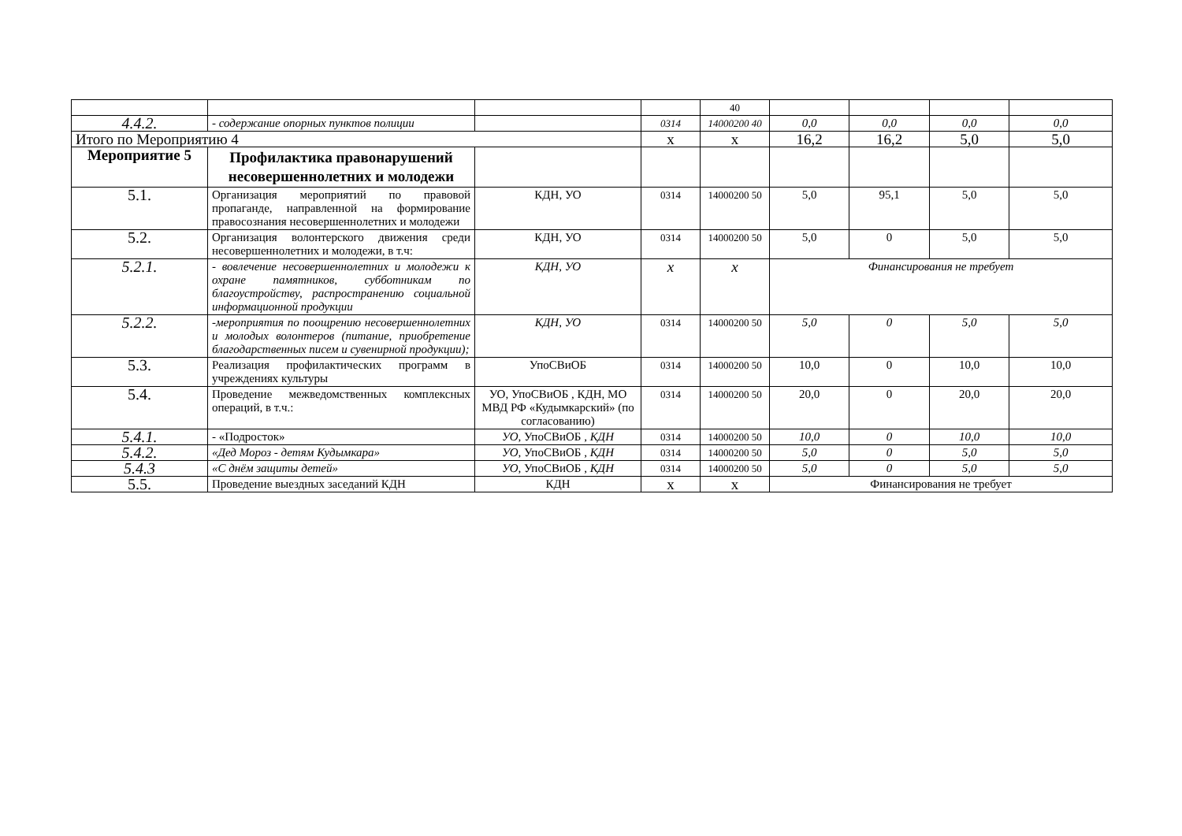| | | | | 40 | | | | |
| 4.4.2. | - содержание опорных пунктов полиции | | 0314 | 14000200 40 | 0,0 | 0,0 | 0,0 | 0,0 |
| Итого по Мероприятию 4 | | | х | х | 16,2 | 16,2 | 5,0 | 5,0 |
| Мероприятие 5 | Профилактика правонарушений несовершеннолетних и молодежи | | | | | | | |
| 5.1. | Организация мероприятий по правовой пропаганде, направленной на формирование правосознания несовершеннолетних и молодежи | КДН, УО | 0314 | 14000200 50 | 5,0 | 95,1 | 5,0 | 5,0 |
| 5.2. | Организация волонтерского движения среди несовершеннолетних и молодежи, в т.ч: | КДН, УО | 0314 | 14000200 50 | 5,0 | 0 | 5,0 | 5,0 |
| 5.2.1. | - вовлечение несовершеннолетних и молодежи к охране памятников, субботникам по благоустройству, распространению социальной информационной продукции | КДН, УО | х | х | Финансирования не требует | | | |
| 5.2.2. | -мероприятия по поощрению несовершеннолетних и молодых волонтеров (питание, приобретение благодарственных писем и сувенирной продукции); | КДН, УО | 0314 | 14000200 50 | 5,0 | 0 | 5,0 | 5,0 |
| 5.3. | Реализация профилактических программ в учреждениях культуры | УпоСВиОБ | 0314 | 14000200 50 | 10,0 | 0 | 10,0 | 10,0 |
| 5.4. | Проведение межведомственных комплексных операций, в т.ч.: | УО, УпоСВиОБ , КДН, МО МВД РФ «Кудымкарский» (по согласованию) | 0314 | 14000200 50 | 20,0 | 0 | 20,0 | 20,0 |
| 5.4.1. | - «Подросток» | УО, УпоСВиОБ , КДН | 0314 | 14000200 50 | 10,0 | 0 | 10,0 | 10,0 |
| 5.4.2. | «Дед Мороз - детям Кудымкара» | УО, УпоСВиОБ , КДН | 0314 | 14000200 50 | 5,0 | 0 | 5,0 | 5,0 |
| 5.4.3 | «С днём защиты детей» | УО, УпоСВиОБ , КДН | 0314 | 14000200 50 | 5,0 | 0 | 5,0 | 5,0 |
| 5.5. | Проведение выездных заседаний КДН | КДН | х | х | Финансирования не требует | | | |